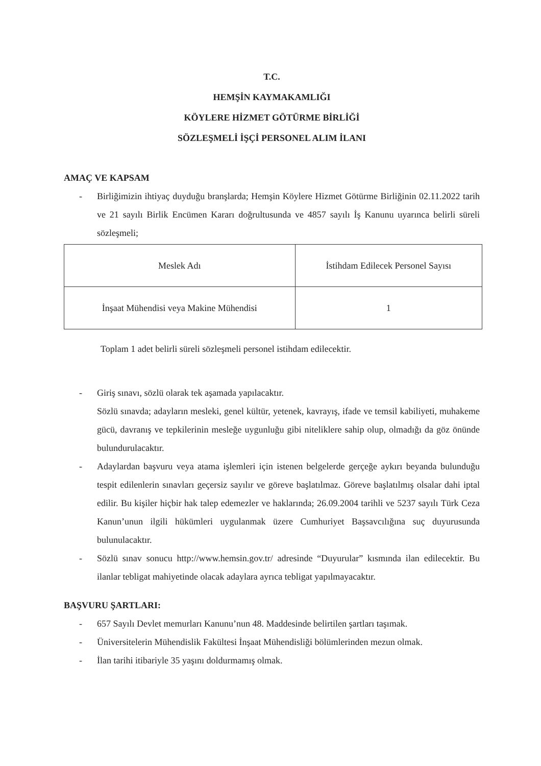T.C.
HEMŞİN KAYMAKAMLIĞI
KÖYLERE HİZMET GÖTÜRME BİRLİĞİ
SÖZLEŞMELİ İŞÇİ PERSONEL ALIM İLANI
AMAÇ VE KAPSAM
- Birliğimizin ihtiyaç duyduğu branşlarda; Hemşin Köylere Hizmet Götürme Birliğinin 02.11.2022 tarih ve 21 sayılı Birlik Encümen Kararı doğrultusunda ve 4857 sayılı İş Kanunu uyarınca belirli süreli sözleşmeli;
| Meslek Adı | İstihdam Edilecek Personel Sayısı |
| --- | --- |
| İnşaat Mühendisi veya Makine Mühendisi | 1 |
Toplam 1 adet belirli süreli sözleşmeli personel istihdam edilecektir.
- Giriş sınavı, sözlü olarak tek aşamada yapılacaktır.
Sözlü sınavda; adayların mesleki, genel kültür, yetenek, kavrayış, ifade ve temsil kabiliyeti, muhakeme gücü, davranış ve tepkilerinin mesleğe uygunluğu gibi niteliklere sahip olup, olmadığı da göz önünde bulundurulacaktır.
- Adaylardan başvuru veya atama işlemleri için istenen belgelerde gerçeğe aykırı beyanda bulunduğu tespit edilenlerin sınavları geçersiz sayılır ve göreve başlatılmaz. Göreve başlatılmış olsalar dahi iptal edilir. Bu kişiler hiçbir hak talep edemezler ve haklarında; 26.09.2004 tarihli ve 5237 sayılı Türk Ceza Kanun’unun ilgili hükümleri uygulanmak üzere Cumhuriyet Başsavcılığına suç duyurusunda bulunulacaktır.
- Sözlü sınav sonucu http://www.hemsin.gov.tr/ adresinde “Duyurular” kısmında ilan edilecektir. Bu ilanlar tebligat mahiyetinde olacak adaylara ayrıca tebligat yapılmayacaktır.
BAŞVURU ŞARTLARI:
- 657 Sayılı Devlet memurları Kanunu’nun 48. Maddesinde belirtilen şartları taşımak.
- Üniversitelerin Mühendislik Fakültesi İnşaat Mühendisliği bölümlerinden mezun olmak.
- İlan tarihi itibariyle 35 yaşını doldurmamış olmak.